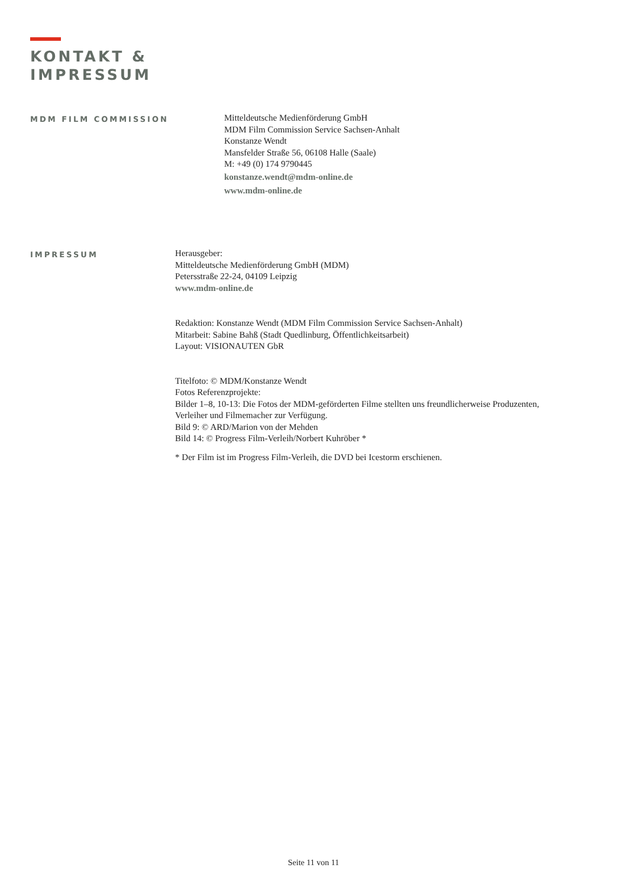KONTAKT &
IMPRESSUM
MDM FILM COMMISSION
Mitteldeutsche Medienförderung GmbH
MDM Film Commission Service Sachsen-Anhalt
Konstanze Wendt
Mansfelder Straße 56, 06108 Halle (Saale)
M: +49 (0) 174 9790445
konstanze.wendt@mdm-online.de
www.mdm-online.de
IMPRESSUM
Herausgeber:
Mitteldeutsche Medienförderung GmbH (MDM)
Petersstraße 22-24, 04109 Leipzig
www.mdm-online.de
Redaktion: Konstanze Wendt (MDM Film Commission Service Sachsen-Anhalt)
Mitarbeit: Sabine Bahß (Stadt Quedlinburg, Öffentlichkeitsarbeit)
Layout: VISIONAUTEN GbR
Titelfoto: © MDM/Konstanze Wendt
Fotos Referenzprojekte:
Bilder 1–8, 10-13: Die Fotos der MDM-geförderten Filme stellten uns freundlicherweise Produzenten, Verleiher und Filmemacher zur Verfügung.
Bild 9: © ARD/Marion von der Mehden
Bild 14: © Progress Film-Verleih/Norbert Kuhröber *
* Der Film ist im Progress Film-Verleih, die DVD bei Icestorm erschienen.
Seite 11 von 11